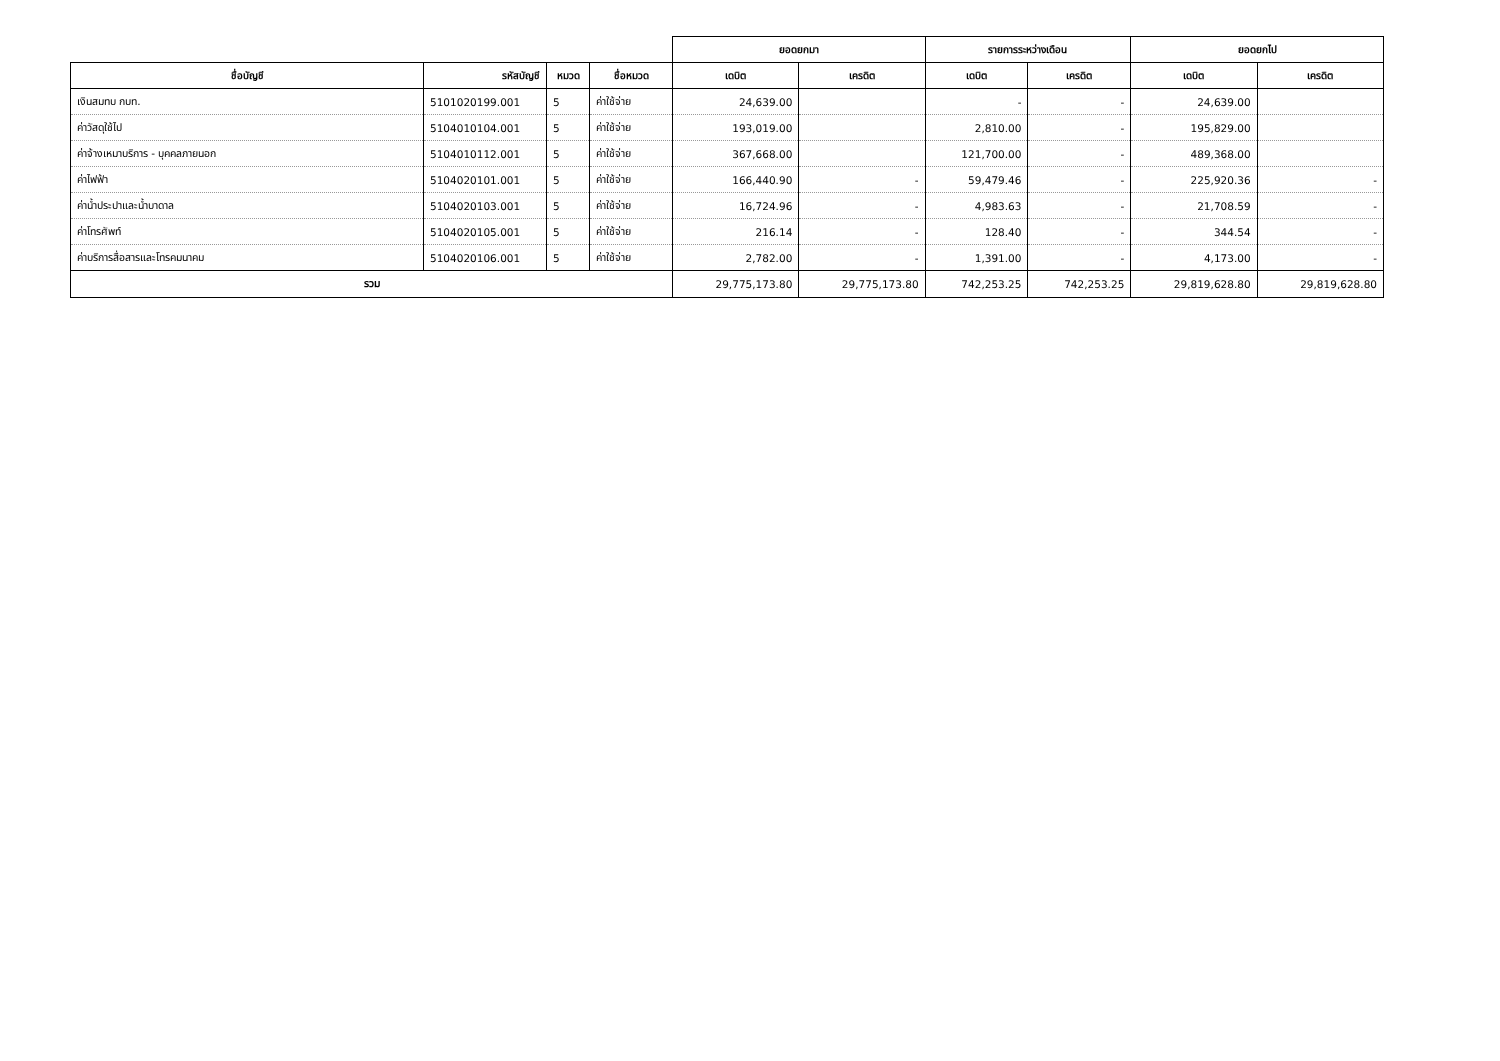| | | | | ยอดยกมา | | รายการระหว่างเดือน | | ยอดยกไป | |
| --- | --- | --- | --- | --- | --- | --- | --- | --- | --- |
| ชื่อบัญชี | รหัสบัญชี | หมวด | ชื่อหมวด | เดบิต | เครดิต | เดบิต | เครดิต | เดบิต | เครดิต |
| เงินสมทบ กบท. | 5101020199.001 | 5 | ค่าใช้จ่าย | 24,639.00 | | - | - | 24,639.00 | |
| ค่าวัสดุใช้ไป | 5104010104.001 | 5 | ค่าใช้จ่าย | 193,019.00 | | 2,810.00 | - | 195,829.00 | |
| ค่าจ้างเหมาบริการ - บุคคลภายนอก | 5104010112.001 | 5 | ค่าใช้จ่าย | 367,668.00 | | 121,700.00 | - | 489,368.00 | |
| ค่าไฟฟ้า | 5104020101.001 | 5 | ค่าใช้จ่าย | 166,440.90 | - | 59,479.46 | - | 225,920.36 | - |
| ค่าน้ำประปาและน้ำบาดาล | 5104020103.001 | 5 | ค่าใช้จ่าย | 16,724.96 | - | 4,983.63 | - | 21,708.59 | - |
| ค่าโทรศัพท์ | 5104020105.001 | 5 | ค่าใช้จ่าย | 216.14 | - | 128.40 | - | 344.54 | - |
| ค่าบริการสื่อสารและโทรคมนาคม | 5104020106.001 | 5 | ค่าใช้จ่าย | 2,782.00 | - | 1,391.00 | - | 4,173.00 | - |
| รวม | | | | 29,775,173.80 | 29,775,173.80 | 742,253.25 | 742,253.25 | 29,819,628.80 | 29,819,628.80 |